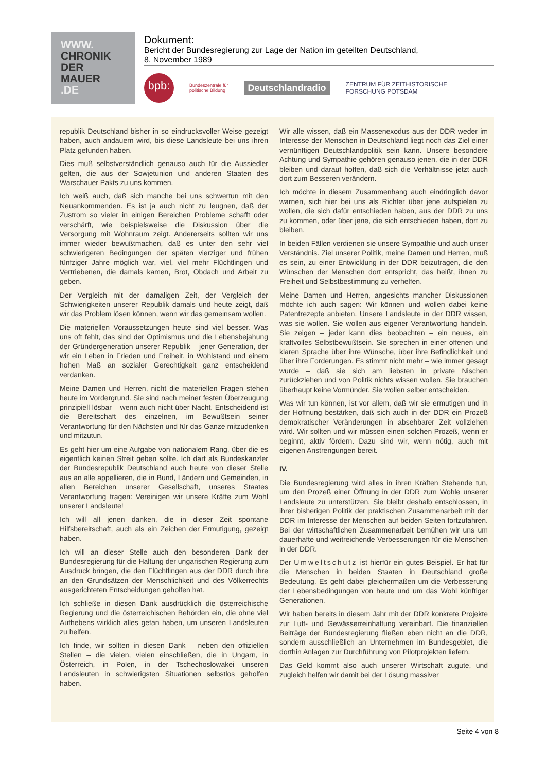WWW.
CHRONIK
DER
MAUER
.DE
Dokument:
Bericht der Bundesregierung zur Lage der Nation im geteilten Deutschland,
8. November 1989
bpb:
Bundeszentrale für
politische Bildung
Deutschlandradio
ZENTRUM FÜR ZEITHISTORISCHE
FORSCHUNG POTSDAM
republik Deutschland bisher in so eindrucksvoller Weise gezeigt haben, auch andauern wird, bis diese Landsleute bei uns ihren Platz gefunden haben.
Dies muß selbstverständlich genauso auch für die Aussiedler gelten, die aus der Sowjetunion und anderen Staaten des Warschauer Pakts zu uns kommen.
Ich weiß auch, daß sich manche bei uns schwertun mit den Neuankommenden. Es ist ja auch nicht zu leugnen, daß der Zustrom so vieler in einigen Bereichen Probleme schafft oder verschärft, wie beispielsweise die Diskussion über die Versorgung mit Wohnraum zeigt. Andererseits sollten wir uns immer wieder bewußtmachen, daß es unter den sehr viel schwierigeren Bedingungen der späten vierziger und frühen fünfziger Jahre möglich war, viel, viel mehr Flüchtlingen und Vertriebenen, die damals kamen, Brot, Obdach und Arbeit zu geben.
Der Vergleich mit der damaligen Zeit, der Vergleich der Schwierigkeiten unserer Republik damals und heute zeigt, daß wir das Problem lösen können, wenn wir das gemeinsam wollen.
Die materiellen Voraussetzungen heute sind viel besser. Was uns oft fehlt, das sind der Optimismus und die Lebensbejahung der Gründergeneration unserer Republik – jener Generation, der wir ein Leben in Frieden und Freiheit, in Wohlstand und einem hohen Maß an sozialer Gerechtigkeit ganz entscheidend verdanken.
Meine Damen und Herren, nicht die materiellen Fragen stehen heute im Vordergrund. Sie sind nach meiner festen Überzeugung prinzipiell lösbar – wenn auch nicht über Nacht. Entscheidend ist die Bereitschaft des einzelnen, im Bewußtsein seiner Verantwortung für den Nächsten und für das Ganze mitzudenken und mitzutun.
Es geht hier um eine Aufgabe von nationalem Rang, über die es eigentlich keinen Streit geben sollte. Ich darf als Bundeskanzler der Bundesrepublik Deutschland auch heute von dieser Stelle aus an alle appellieren, die in Bund, Ländern und Gemeinden, in allen Bereichen unserer Gesellschaft, unseres Staates Verantwortung tragen: Vereinigen wir unsere Kräfte zum Wohl unserer Landsleute!
Ich will all jenen danken, die in dieser Zeit spontane Hilfsbereitschaft, auch als ein Zeichen der Ermutigung, gezeigt haben.
Ich will an dieser Stelle auch den besonderen Dank der Bundesregierung für die Haltung der ungarischen Regierung zum Ausdruck bringen, die den Flüchtlingen aus der DDR durch ihre an den Grundsätzen der Menschlichkeit und des Völkerrechts ausgerichteten Entscheidungen geholfen hat.
Ich schließe in diesen Dank ausdrücklich die österreichische Regierung und die österreichischen Behörden ein, die ohne viel Aufhebens wirklich alles getan haben, um unseren Landsleuten zu helfen.
Ich finde, wir sollten in diesen Dank – neben den offiziellen Stellen – die vielen, vielen einschließen, die in Ungarn, in Österreich, in Polen, in der Tschechoslowakei unseren Landsleuten in schwierigsten Situationen selbstlos geholfen haben.
Wir alle wissen, daß ein Massenexodus aus der DDR weder im Interesse der Menschen in Deutschland liegt noch das Ziel einer vernünftigen Deutschlandpolitik sein kann. Unsere besondere Achtung und Sympathie gehören genauso jenen, die in der DDR bleiben und darauf hoffen, daß sich die Verhältnisse jetzt auch dort zum Besseren verändern.
Ich möchte in diesem Zusammenhang auch eindringlich davor warnen, sich hier bei uns als Richter über jene aufspielen zu wollen, die sich dafür entschieden haben, aus der DDR zu uns zu kommen, oder über jene, die sich entschieden haben, dort zu bleiben.
In beiden Fällen verdienen sie unsere Sympathie und auch unser Verständnis. Ziel unserer Politik, meine Damen und Herren, muß es sein, zu einer Entwicklung in der DDR beizutragen, die den Wünschen der Menschen dort entspricht, das heißt, ihnen zu Freiheit und Selbstbestimmung zu verhelfen.
Meine Damen und Herren, angesichts mancher Diskussionen möchte ich auch sagen: Wir können und wollen dabei keine Patentrezepte anbieten. Unsere Landsleute in der DDR wissen, was sie wollen. Sie wollen aus eigener Verantwortung handeln. Sie zeigen – jeder kann dies beobachten – ein neues, ein kraftvolles Selbstbewußtsein. Sie sprechen in einer offenen und klaren Sprache über ihre Wünsche, über ihre Befindlichkeit und über ihre Forderungen. Es stimmt nicht mehr – wie immer gesagt wurde – daß sie sich am liebsten in private Nischen zurückziehen und von Politik nichts wissen wollen. Sie brauchen überhaupt keine Vormünder. Sie wollen selber entscheiden.
Was wir tun können, ist vor allem, daß wir sie ermutigen und in der Hoffnung bestärken, daß sich auch in der DDR ein Prozeß demokratischer Veränderungen in absehbarer Zeit vollziehen wird. Wir sollten und wir müssen einen solchen Prozeß, wenn er beginnt, aktiv fördern. Dazu sind wir, wenn nötig, auch mit eigenen Anstrengungen bereit.
IV.
Die Bundesregierung wird alles in ihren Kräften Stehende tun, um den Prozeß einer Öffnung in der DDR zum Wohle unserer Landsleute zu unterstützen. Sie bleibt deshalb entschlossen, in ihrer bisherigen Politik der praktischen Zusammenarbeit mit der DDR im Interesse der Menschen auf beiden Seiten fortzufahren. Bei der wirtschaftlichen Zusammenarbeit bemühen wir uns um dauerhafte und weitreichende Verbesserungen für die Menschen in der DDR.
Der Umweltschutz ist hierfür ein gutes Beispiel. Er hat für die Menschen in beiden Staaten in Deutschland große Bedeutung. Es geht dabei gleichermaßen um die Verbesserung der Lebensbedingungen von heute und um das Wohl künftiger Generationen.
Wir haben bereits in diesem Jahr mit der DDR konkrete Projekte zur Luft- und Gewässerreinhaltung vereinbart. Die finanziellen Beiträge der Bundesregierung fließen eben nicht an die DDR, sondern ausschließlich an Unternehmen im Bundesgebiet, die dorthin Anlagen zur Durchführung von Pilotprojekten liefern.
Das Geld kommt also auch unserer Wirtschaft zugute, und zugleich helfen wir damit bei der Lösung massiver
Seite 4 von 8